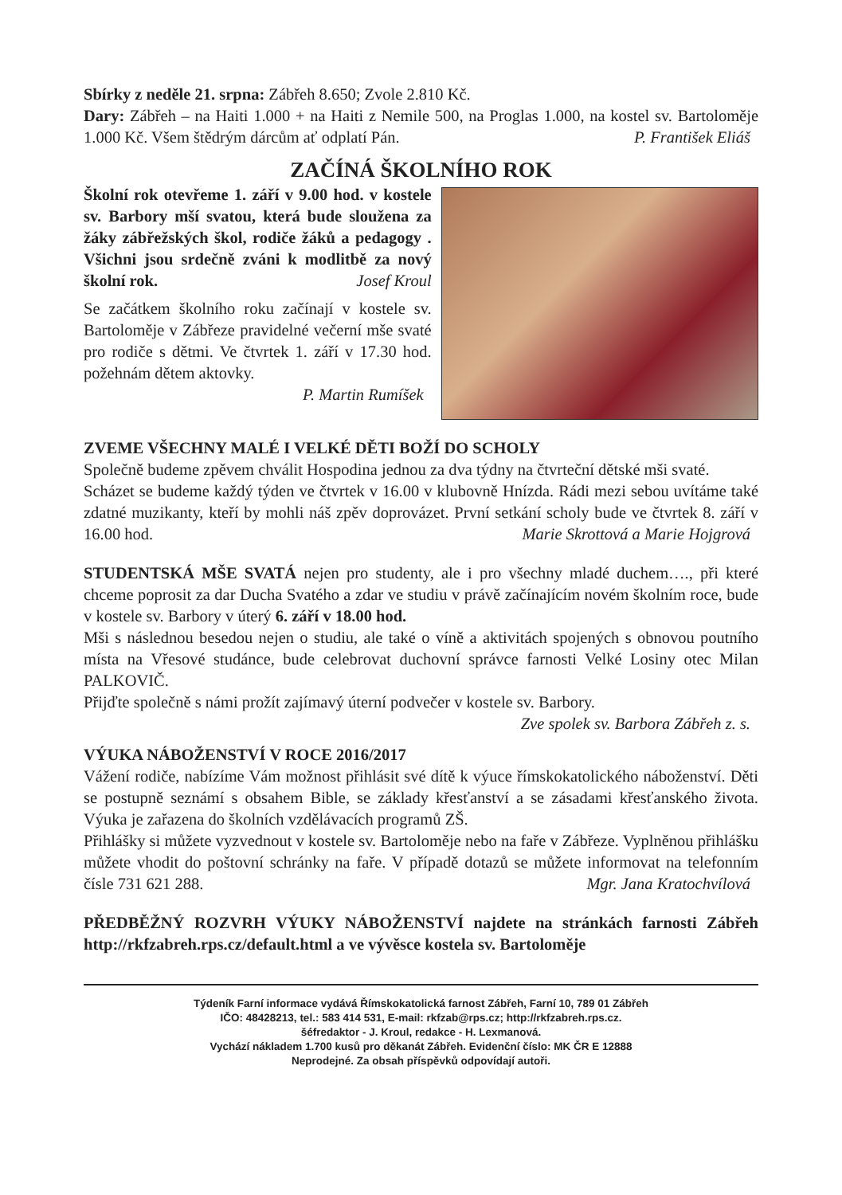Sbírky z neděle 21. srpna: Zábřeh 8.650; Zvole 2.810 Kč.
Dary: Zábřeh – na Haiti 1.000 + na Haiti z Nemile 500, na Proglas 1.000, na kostel sv. Bartoloměje 1.000 Kč. Všem štědrým dárcům ať odplatí Pán. P. František Eliáš
ZAČÍNÁ ŠKOLNÍHO ROK
Školní rok otevřeme 1. září v 9.00 hod. v kostele sv. Barbory mší svatou, která bude sloužena za žáky zábřežských škol, rodiče žáků a pedagogy . Všichni jsou srdečně zváni k modlitbě za nový školní rok. Josef Kroul
Se začátkem školního roku začínají v kostele sv. Bartoloměje v Zábřeze pravidelné večerní mše svaté pro rodiče s dětmi. Ve čtvrtek 1. září v 17.30 hod. požehnám dětem aktovky.
P. Martin Rumíšek
ZVEME VŠECHNY MALÉ I VELKÉ DĚTI BOŽÍ DO SCHOLY
Společně budeme zpěvem chválit Hospodina jednou za dva týdny na čtvrteční dětské mši svaté.
Scházet se budeme každý týden ve čtvrtek v 16.00 v klubovně Hnízda. Rádi mezi sebou uvítáme také zdatné muzikanty, kteří by mohli náš zpěv doprovázet. První setkání scholy bude ve čtvrtek 8. září v 16.00 hod. Marie Skrottová a Marie Hojgrová
STUDENTSKÁ MŠE SVATÁ nejen pro studenty, ale i pro všechny mladé duchem…., při které chceme poprosit za dar Ducha Svatého a zdar ve studiu v právě začínajícím novém školním roce, bude v kostele sv. Barbory v úterý 6. září v 18.00 hod.
Mši s následnou besedou nejen o studiu, ale také o víně a aktivitách spojených s obnovou poutního místa na Vřesové studánce, bude celebrovat duchovní správce farnosti Velké Losiny otec Milan PALKOVIČ.
Přijďte společně s námi prožít zajímavý úterní podvečer v kostele sv. Barbory.
Zve spolek sv. Barbora Zábřeh z. s.
VÝUKA NÁBOŽENSTVÍ V ROCE 2016/2017
Vážení rodiče, nabízíme Vám možnost přihlásit své dítě k výuce římskokatolického náboženství. Děti se postupně seznámí s obsahem Bible, se základy křesťanství a se zásadami křesťanského života. Výuka je zařazena do školních vzdělávacích programů ZŠ.
Přihlášky si můžete vyzvednout v kostele sv. Bartoloměje nebo na faře v Zábřeze. Vyplněnou přihlášku můžete vhodit do poštovní schránky na faře. V případě dotazů se můžete informovat na telefonním čísle 731 621 288. Mgr. Jana Kratochvílová
PŘEDBĚŽNÝ ROZVRH VÝUKY NÁBOŽENSTVÍ najdete na stránkách farnosti Zábřeh http://rkfzabreh.rps.cz/default.html a ve vývěsce kostela sv. Bartoloměje
Týdeník Farní informace vydává Římskokatolická farnost Zábřeh, Farní 10, 789 01 Zábřeh
IČO: 48428213, tel.: 583 414 531, E-mail: rkfzab@rps.cz; http://rkfzabreh.rps.cz.
šéfredaktor - J. Kroul, redakce - H. Lexmanová.
Vychází nákladem 1.700 kusů pro děkanát Zábřeh. Evidenční číslo: MK ČR E 12888
Neprodejné. Za obsah příspěvků odpovídají autoři.